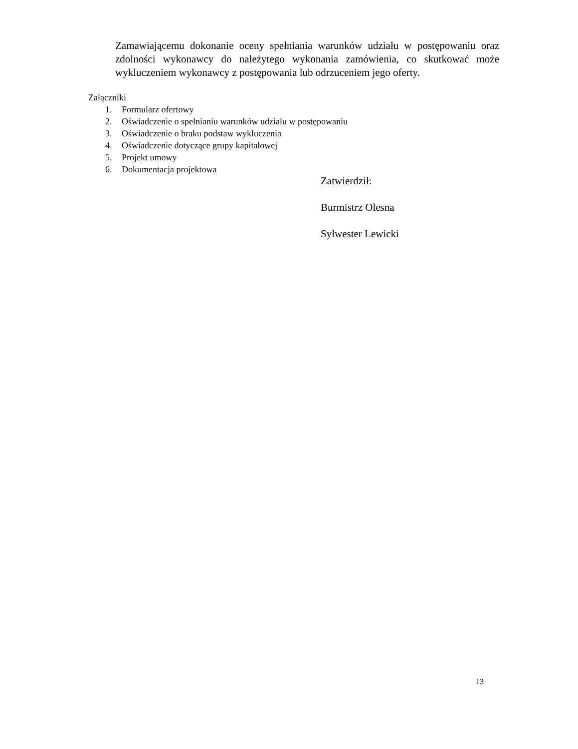Zamawiającemu dokonanie oceny spełniania warunków udziału w postępowaniu oraz zdolności wykonawcy do należytego wykonania zamówienia, co skutkować może wykluczeniem wykonawcy z postępowania lub odrzuceniem jego oferty.
Załączniki
1. Formularz ofertowy
2. Oświadczenie o spełnianiu warunków udziału w postępowaniu
3. Oświadczenie o braku podstaw wykluczenia
4. Oświadczenie dotyczące grupy kapitałowej
5. Projekt umowy
6. Dokumentacja projektowa
Zatwierdził:
Burmistrz Olesna
Sylwester Lewicki
13